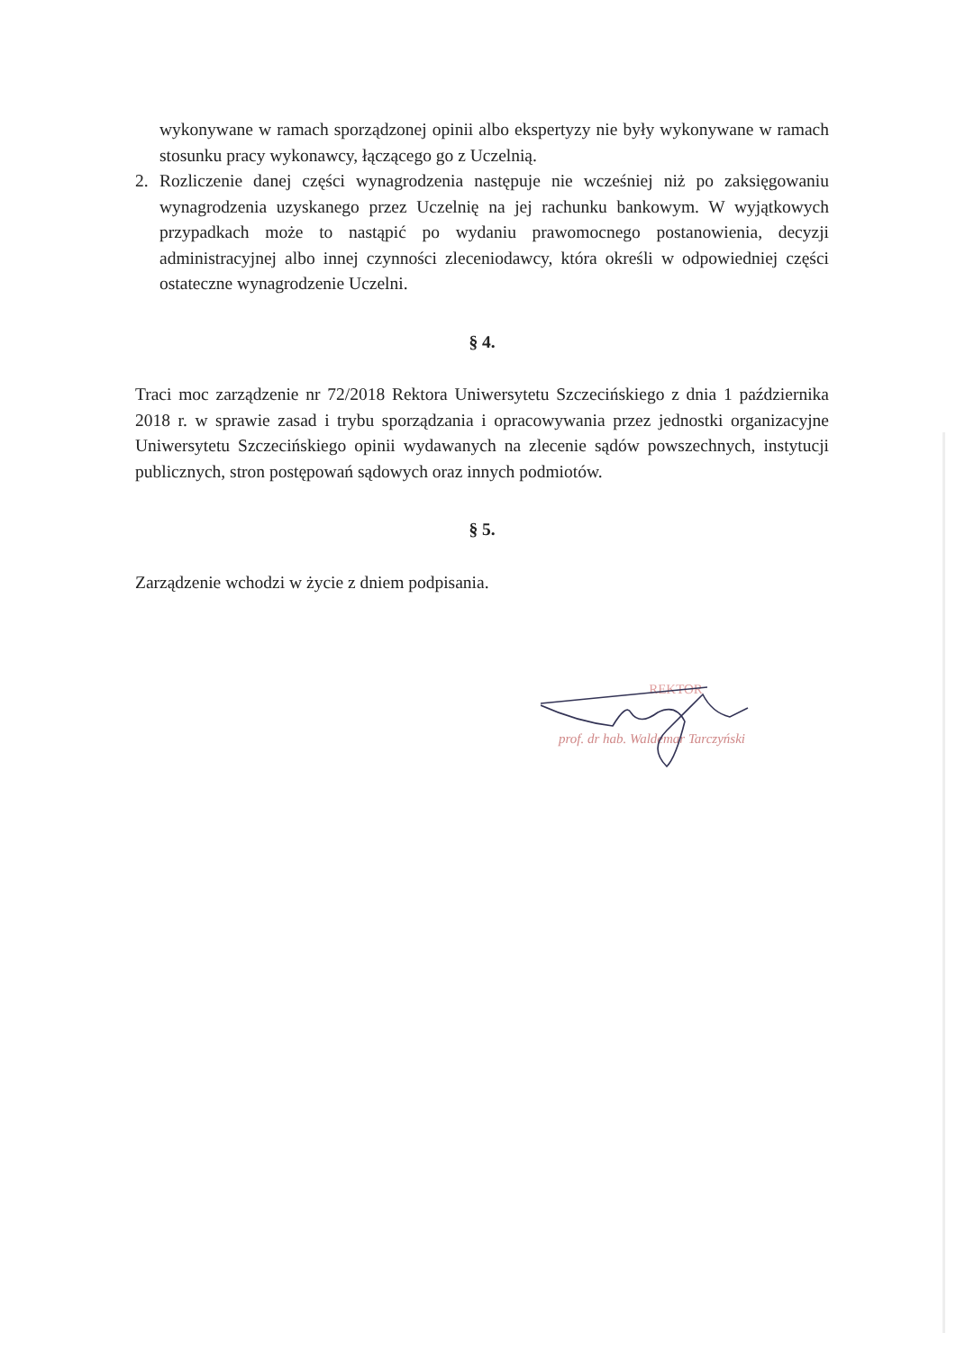wykonywane w ramach sporządzonej opinii albo ekspertyzy nie były wykonywane w ramach stosunku pracy wykonawcy, łączącego go z Uczelnią.
2. Rozliczenie danej części wynagrodzenia następuje nie wcześniej niż po zaksięgowaniu wynagrodzenia uzyskanego przez Uczelnię na jej rachunku bankowym. W wyjątkowych przypadkach może to nastąpić po wydaniu prawomocnego postanowienia, decyzji administracyjnej albo innej czynności zleceniodawcy, która określi w odpowiedniej części ostateczne wynagrodzenie Uczelni.
§ 4.
Traci moc zarządzenie nr 72/2018 Rektora Uniwersytetu Szczecińskiego z dnia 1 października 2018 r. w sprawie zasad i trybu sporządzania i opracowywania przez jednostki organizacyjne Uniwersytetu Szczecińskiego opinii wydawanych na zlecenie sądów powszechnych, instytucji publicznych, stron postępowań sądowych oraz innych podmiotów.
§ 5.
Zarządzenie wchodzi w życie z dniem podpisania.
REKTOR
prof. dr hab. Waldemar Tarczyński